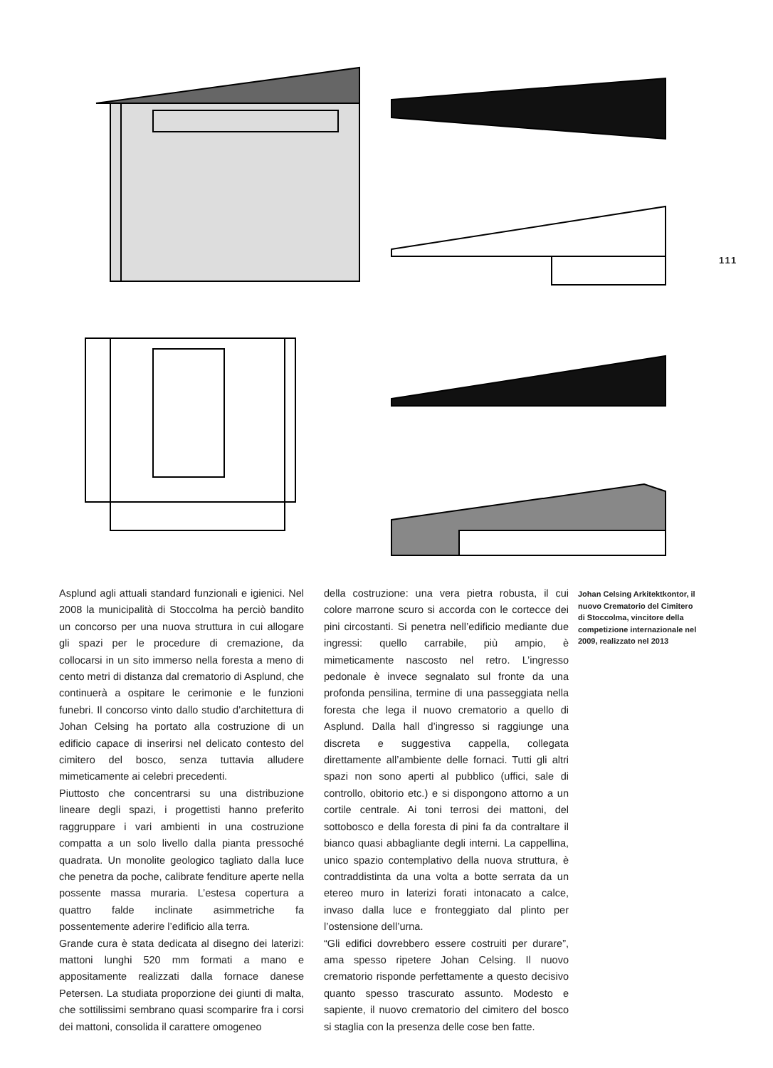111
Asplund agli attuali standard funzionali e igienici. Nel 2008 la municipalità di Stoccolma ha perciò bandito un concorso per una nuova struttura in cui allogare gli spazi per le procedure di cremazione, da collocarsi in un sito immerso nella foresta a meno di cento metri di distanza dal crematorio di Asplund, che continuerà a ospitare le cerimonie e le funzioni funebri. Il concorso vinto dallo studio d’architettura di Johan Celsing ha portato alla costruzione di un edificio capace di inserirsi nel delicato contesto del cimitero del bosco, senza tuttavia alludere mimeticamente ai celebri precedenti.
Piuttosto che concentrarsi su una distribuzione lineare degli spazi, i progettisti hanno preferito raggruppare i vari ambienti in una costruzione compatta a un solo livello dalla pianta pressoché quadrata. Un monolite geologico tagliato dalla luce che penetra da poche, calibrate fenditure aperte nella possente massa muraria. L’estesa copertura a quattro falde inclinate asimmetriche fa possentemente aderire l’edificio alla terra.
Grande cura è stata dedicata al disegno dei laterizi: mattoni lunghi 520 mm formati a mano e appositamente realizzati dalla fornace danese Petersen. La studiata proporzione dei giunti di malta, che sottilissimi sembrano quasi scomparire fra i corsi dei mattoni, consolida il carattere omogeneo
della costruzione: una vera pietra robusta, il cui colore marrone scuro si accorda con le cortecce dei pini circostanti. Si penetra nell’edificio mediante due ingressi: quello carrabile, più ampio, è mimeticamente nascosto nel retro. L’ingresso pedonale è invece segnalato sul fronte da una profonda pensilina, termine di una passeggiata nella foresta che lega il nuovo crematorio a quello di Asplund. Dalla hall d’ingresso si raggiunge una discreta e suggestiva cappella, collegata direttamente all’ambiente delle fornaci. Tutti gli altri spazi non sono aperti al pubblico (uffici, sale di controllo, obitorio etc.) e si dispongono attorno a un cortile centrale. Ai toni terrosi dei mattoni, del sottobosco e della foresta di pini fa da contraltare il bianco quasi abbagliante degli interni. La cappellina, unico spazio contemplativo della nuova struttura, è contraddistinta da una volta a botte serrata da un etereo muro in laterizi forati intonacato a calce, invaso dalla luce e fronteggiato dal plinto per l’ostensione dell’urna.
“Gli edifici dovrebbero essere costruiti per durare”, ama spesso ripetere Johan Celsing. Il nuovo crematorio risponde perfettamente a questo decisivo quanto spesso trascurato assunto. Modesto e sapiente, il nuovo crematorio del cimitero del bosco si staglia con la presenza delle cose ben fatte.
Johan Celsing Arkitektkontor, il nuovo Crematorio del Cimitero di Stoccolma, vincitore della competizione internazionale nel 2009, realizzato nel 2013